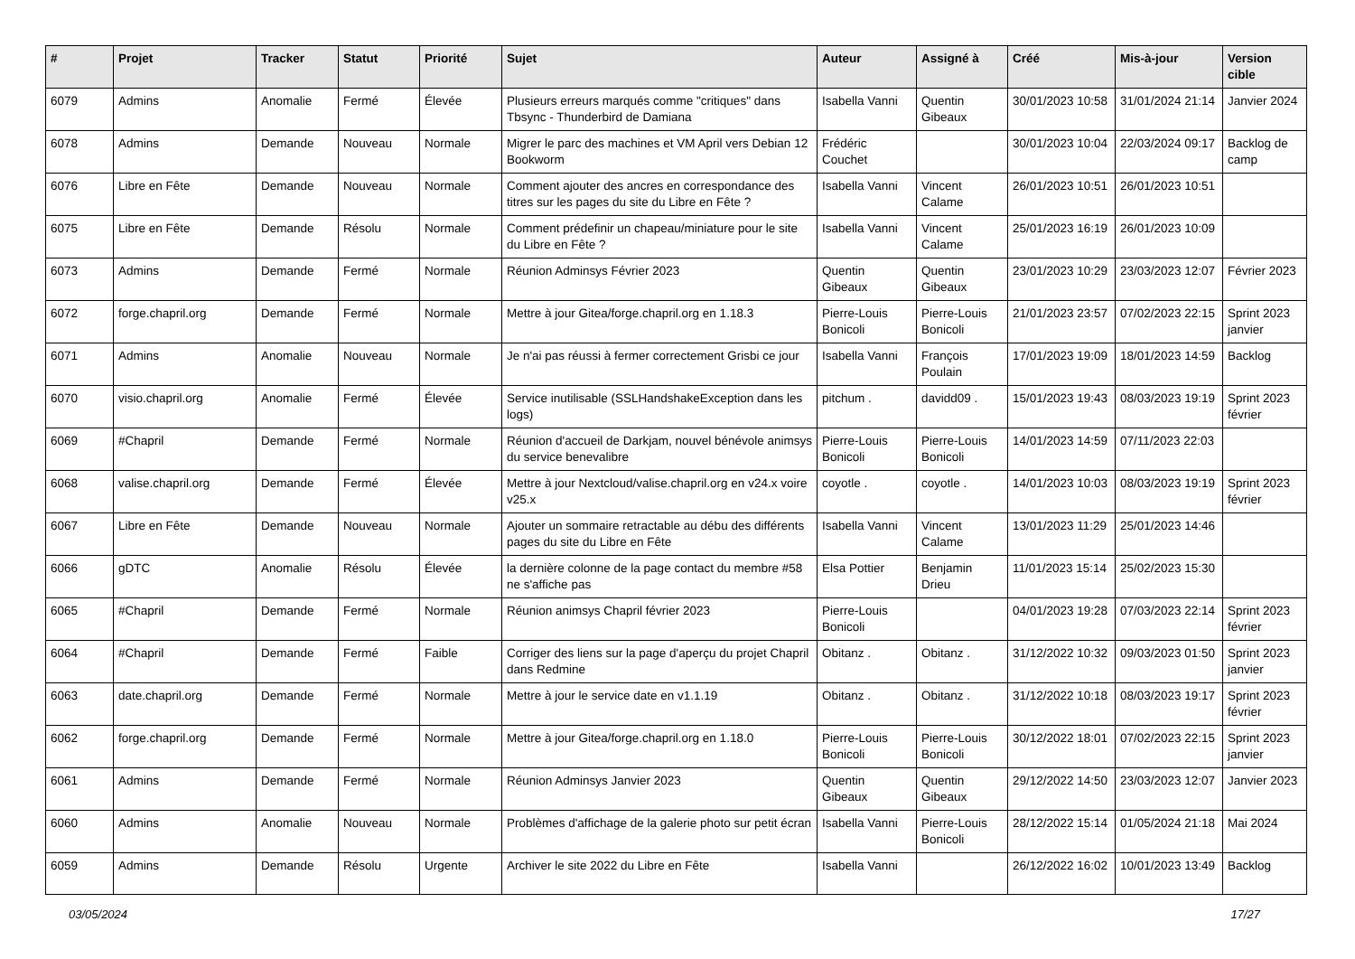| # | Projet | Tracker | Statut | Priorité | Sujet | Auteur | Assigné à | Créé | Mis-à-jour | Version cible |
| --- | --- | --- | --- | --- | --- | --- | --- | --- | --- | --- |
| 6079 | Admins | Anomalie | Fermé | Élevée | Plusieurs erreurs marqués comme "critiques" dans Tbsync - Thunderbird de Damiana | Isabella Vanni | Quentin Gibeaux | 30/01/2023 10:58 | 31/01/2024 21:14 | Janvier 2024 |
| 6078 | Admins | Demande | Nouveau | Normale | Migrer le parc des machines et VM April vers Debian 12 Bookworm | Frédéric Couchet | | 30/01/2023 10:04 | 22/03/2024 09:17 | Backlog de camp |
| 6076 | Libre en Fête | Demande | Nouveau | Normale | Comment ajouter des ancres en correspondance des titres sur les pages du site du Libre en Fête ? | Isabella Vanni | Vincent Calame | 26/01/2023 10:51 | 26/01/2023 10:51 | |
| 6075 | Libre en Fête | Demande | Résolu | Normale | Comment prédefinir un chapeau/miniature pour le site du Libre en Fête ? | Isabella Vanni | Vincent Calame | 25/01/2023 16:19 | 26/01/2023 10:09 | |
| 6073 | Admins | Demande | Fermé | Normale | Réunion Adminsys Février 2023 | Quentin Gibeaux | Quentin Gibeaux | 23/01/2023 10:29 | 23/03/2023 12:07 | Février 2023 |
| 6072 | forge.chapril.org | Demande | Fermé | Normale | Mettre à jour Gitea/forge.chapril.org en 1.18.3 | Pierre-Louis Bonicoli | Pierre-Louis Bonicoli | 21/01/2023 23:57 | 07/02/2023 22:15 | Sprint 2023 janvier |
| 6071 | Admins | Anomalie | Nouveau | Normale | Je n'ai pas réussi à fermer correctement Grisbi ce jour | Isabella Vanni | François Poulain | 17/01/2023 19:09 | 18/01/2023 14:59 | Backlog |
| 6070 | visio.chapril.org | Anomalie | Fermé | Élevée | Service inutilisable (SSLHandshakeException dans les logs) | pitchum . | davidd09 . | 15/01/2023 19:43 | 08/03/2023 19:19 | Sprint 2023 février |
| 6069 | #Chapril | Demande | Fermé | Normale | Réunion d'accueil de Darkjam, nouvel bénévole animsys du service benevalibre | Pierre-Louis Bonicoli | Pierre-Louis Bonicoli | 14/01/2023 14:59 | 07/11/2023 22:03 | |
| 6068 | valise.chapril.org | Demande | Fermé | Élevée | Mettre à jour Nextcloud/valise.chapril.org en v24.x voire v25.x | coyotle . | coyotle . | 14/01/2023 10:03 | 08/03/2023 19:19 | Sprint 2023 février |
| 6067 | Libre en Fête | Demande | Nouveau | Normale | Ajouter un sommaire retractable au débu des différents pages du site du Libre en Fête | Isabella Vanni | Vincent Calame | 13/01/2023 11:29 | 25/01/2023 14:46 | |
| 6066 | gDTC | Anomalie | Résolu | Élevée | la dernière colonne de la page contact du membre #58 ne s'affiche pas | Elsa Pottier | Benjamin Drieu | 11/01/2023 15:14 | 25/02/2023 15:30 | |
| 6065 | #Chapril | Demande | Fermé | Normale | Réunion animsys Chapril février 2023 | Pierre-Louis Bonicoli | | 04/01/2023 19:28 | 07/03/2023 22:14 | Sprint 2023 février |
| 6064 | #Chapril | Demande | Fermé | Faible | Corriger des liens sur la page d'aperçu du projet Chapril dans Redmine | Obitanz . | Obitanz . | 31/12/2022 10:32 | 09/03/2023 01:50 | Sprint 2023 janvier |
| 6063 | date.chapril.org | Demande | Fermé | Normale | Mettre à jour le service date en v1.1.19 | Obitanz . | Obitanz . | 31/12/2022 10:18 | 08/03/2023 19:17 | Sprint 2023 février |
| 6062 | forge.chapril.org | Demande | Fermé | Normale | Mettre à jour Gitea/forge.chapril.org en 1.18.0 | Pierre-Louis Bonicoli | Pierre-Louis Bonicoli | 30/12/2022 18:01 | 07/02/2023 22:15 | Sprint 2023 janvier |
| 6061 | Admins | Demande | Fermé | Normale | Réunion Adminsys Janvier 2023 | Quentin Gibeaux | Quentin Gibeaux | 29/12/2022 14:50 | 23/03/2023 12:07 | Janvier 2023 |
| 6060 | Admins | Anomalie | Nouveau | Normale | Problèmes d'affichage de la galerie photo sur petit écran | Isabella Vanni | Pierre-Louis Bonicoli | 28/12/2022 15:14 | 01/05/2024 21:18 | Mai 2024 |
| 6059 | Admins | Demande | Résolu | Urgente | Archiver le site 2022 du Libre en Fête | Isabella Vanni | | 26/12/2022 16:02 | 10/01/2023 13:49 | Backlog |
03/05/2024 17/27